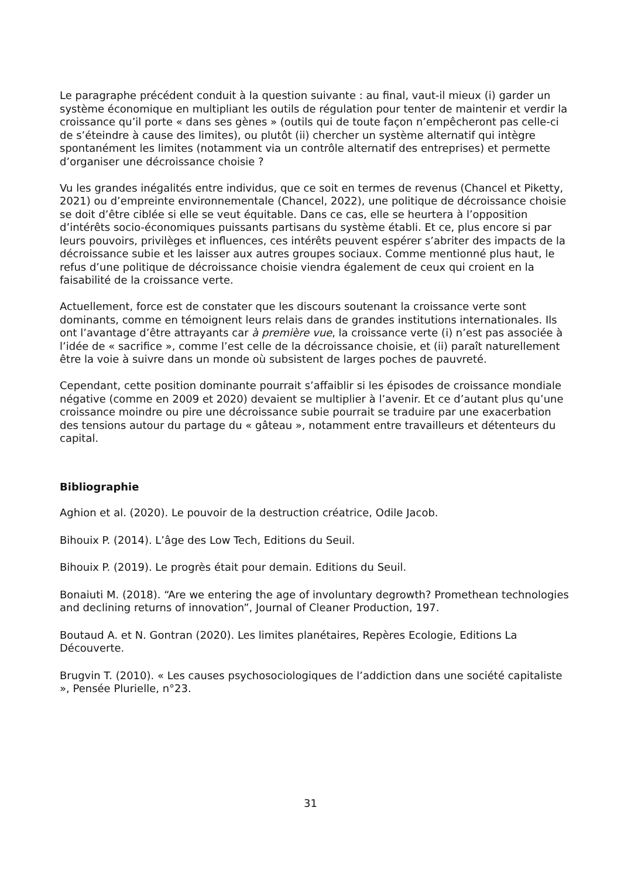Le paragraphe précédent conduit à la question suivante : au final, vaut-il mieux (i) garder un système économique en multipliant les outils de régulation pour tenter de maintenir et verdir la croissance qu’il porte « dans ses gènes » (outils qui de toute façon n’empêcheront pas celle-ci de s’éteindre à cause des limites), ou plutôt (ii) chercher un système alternatif qui intègre spontanément les limites (notamment via un contrôle alternatif des entreprises) et permette d’organiser une décroissance choisie ?
Vu les grandes inégalités entre individus, que ce soit en termes de revenus (Chancel et Piketty, 2021) ou d’empreinte environnementale (Chancel, 2022), une politique de décroissance choisie se doit d’être ciblée si elle se veut équitable. Dans ce cas, elle se heurtera à l’opposition d’intérêts socio-économiques puissants partisans du système établi. Et ce, plus encore si par leurs pouvoirs, privilèges et influences, ces intérêts peuvent espérer s’abriter des impacts de la décroissance subie et les laisser aux autres groupes sociaux. Comme mentionné plus haut, le refus d’une politique de décroissance choisie viendra également de ceux qui croient en la faisabilité de la croissance verte.
Actuellement, force est de constater que les discours soutenant la croissance verte sont dominants, comme en témoignent leurs relais dans de grandes institutions internationales. Ils ont l’avantage d’être attrayants car à première vue, la croissance verte (i) n’est pas associée à l’idée de « sacrifice », comme l’est celle de la décroissance choisie, et (ii) paraît naturellement être la voie à suivre dans un monde où subsistent de larges poches de pauvreté.
Cependant, cette position dominante pourrait s’affaiblir si les épisodes de croissance mondiale négative (comme en 2009 et 2020) devaient se multiplier à l’avenir. Et ce d’autant plus qu’une croissance moindre ou pire une décroissance subie pourrait se traduire par une exacerbation des tensions autour du partage du « gâteau », notamment entre travailleurs et détenteurs du capital.
Bibliographie
Aghion et al. (2020). Le pouvoir de la destruction créatrice, Odile Jacob.
Bihouix P. (2014). L’âge des Low Tech, Editions du Seuil.
Bihouix P. (2019). Le progrès était pour demain. Editions du Seuil.
Bonaiuti M. (2018). “Are we entering the age of involuntary degrowth? Promethean technologies and declining returns of innovation”, Journal of Cleaner Production, 197.
Boutaud A. et N. Gontran (2020). Les limites planétaires, Repères Ecologie, Editions La Découverte.
Brugvin T. (2010). « Les causes psychosociologiques de l’addiction dans une société capitaliste », Pensée Plurielle, n°23.
31